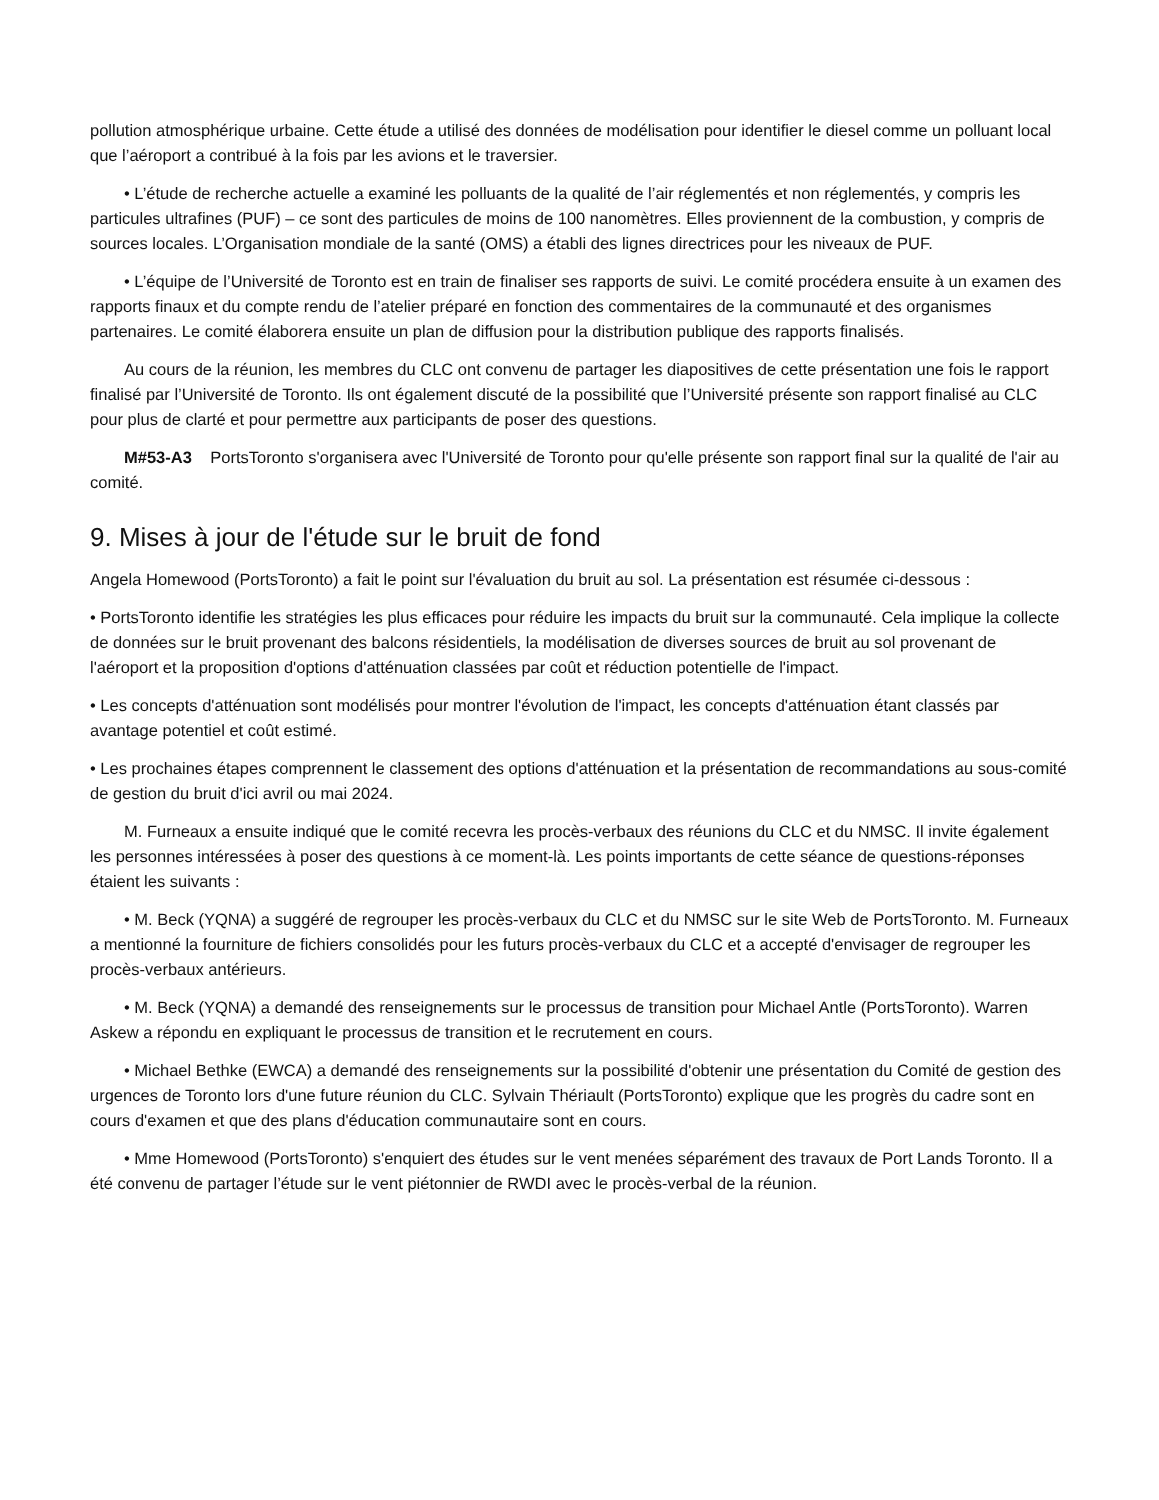pollution atmosphérique urbaine. Cette étude a utilisé des données de modélisation pour identifier le diesel comme un polluant local que l’aéroport a contribué à la fois par les avions et le traversier.
• L’étude de recherche actuelle a examiné les polluants de la qualité de l’air réglementés et non réglementés, y compris les particules ultrafines (PUF) – ce sont des particules de moins de 100 nanomètres. Elles proviennent de la combustion, y compris de sources locales. L’Organisation mondiale de la santé (OMS) a établi des lignes directrices pour les niveaux de PUF.
• L’équipe de l’Université de Toronto est en train de finaliser ses rapports de suivi. Le comité procédera ensuite à un examen des rapports finaux et du compte rendu de l’atelier préparé en fonction des commentaires de la communauté et des organismes partenaires. Le comité élaborera ensuite un plan de diffusion pour la distribution publique des rapports finalisés.
Au cours de la réunion, les membres du CLC ont convenu de partager les diapositives de cette présentation une fois le rapport finalisé par l’Université de Toronto. Ils ont également discuté de la possibilité que l’Université présente son rapport finalisé au CLC pour plus de clarté et pour permettre aux participants de poser des questions.
M#53-A3 PortsToronto s'organisera avec l'Université de Toronto pour qu'elle présente son rapport final sur la qualité de l'air au comité.
9. Mises à jour de l'étude sur le bruit de fond
Angela Homewood (PortsToronto) a fait le point sur l'évaluation du bruit au sol. La présentation est résumée ci-dessous :
• PortsToronto identifie les stratégies les plus efficaces pour réduire les impacts du bruit sur la communauté. Cela implique la collecte de données sur le bruit provenant des balcons résidentiels, la modélisation de diverses sources de bruit au sol provenant de l'aéroport et la proposition d'options d'atténuation classées par coût et réduction potentielle de l'impact.
• Les concepts d'atténuation sont modélisés pour montrer l'évolution de l'impact, les concepts d'atténuation étant classés par avantage potentiel et coût estimé.
• Les prochaines étapes comprennent le classement des options d'atténuation et la présentation de recommandations au sous-comité de gestion du bruit d'ici avril ou mai 2024.
M. Furneaux a ensuite indiqué que le comité recevra les procès-verbaux des réunions du CLC et du NMSC. Il invite également les personnes intéressées à poser des questions à ce moment-là. Les points importants de cette séance de questions-réponses étaient les suivants :
• M. Beck (YQNA) a suggéré de regrouper les procès-verbaux du CLC et du NMSC sur le site Web de PortsToronto. M. Furneaux a mentionné la fourniture de fichiers consolidés pour les futurs procès-verbaux du CLC et a accepté d'envisager de regrouper les procès-verbaux antérieurs.
• M. Beck (YQNA) a demandé des renseignements sur le processus de transition pour Michael Antle (PortsToronto). Warren Askew a répondu en expliquant le processus de transition et le recrutement en cours.
• Michael Bethke (EWCA) a demandé des renseignements sur la possibilité d'obtenir une présentation du Comité de gestion des urgences de Toronto lors d'une future réunion du CLC. Sylvain Thériault (PortsToronto) explique que les progrès du cadre sont en cours d'examen et que des plans d'éducation communautaire sont en cours.
• Mme Homewood (PortsToronto) s'enquiert des études sur le vent menées séparément des travaux de Port Lands Toronto. Il a été convenu de partager l’étude sur le vent piétonnier de RWDI avec le procès-verbal de la réunion.